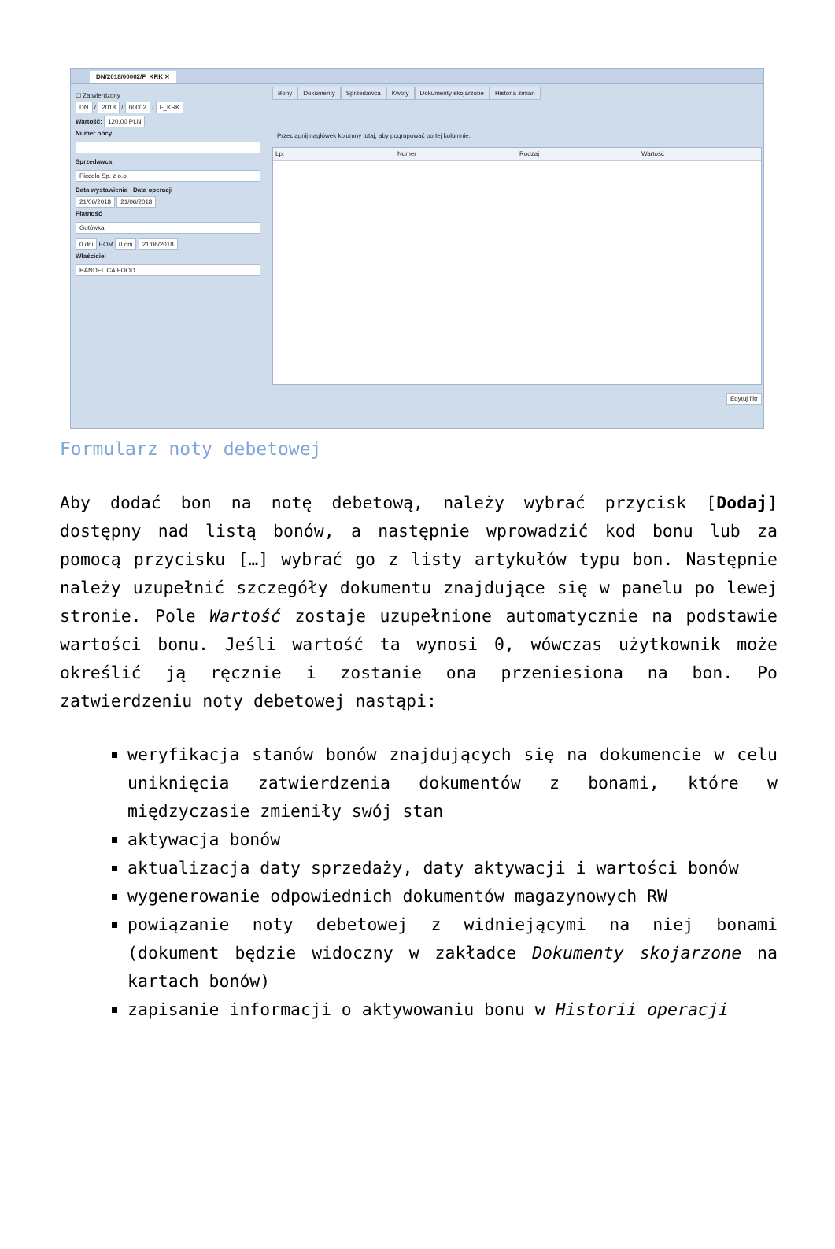DN/2018/00002/F_KRK ✕
☐ Zatwierdzony
DN / 2018 / 00002 / F_KRK
Wartość: 120,00 PLN
Numer obcy
Sprzedawca
Piccolo Sp. z o.o.
Data wystawienia Data operacji
21/06/2018 21/06/2018
Płatność
Gotówka
0 dni EOM 0 dni 21/06/2018
Właściciel
HANDEL CA.FOOD
Bony Dokumenty Sprzedawca Kwoty Dokumenty skojarzone Historia zmian
Przeciągnij nagłówek kolumny tutaj, aby pogrupować po tej kolumnie.
Lp. Numer Rodzaj Wartość
Edytuj filtr
Formularz noty debetowej
Aby dodać bon na notę debetową, należy wybrać przycisk [Dodaj] dostępny nad listą bonów, a następnie wprowadzić kod bonu lub za pomocą przycisku […] wybrać go z listy artykułów typu bon. Następnie należy uzupełnić szczegóły dokumentu znajdujące się w panelu po lewej stronie. Pole Wartość zostaje uzupełnione automatycznie na podstawie wartości bonu. Jeśli wartość ta wynosi 0, wówczas użytkownik może określić ją ręcznie i zostanie ona przeniesiona na bon. Po zatwierdzeniu noty debetowej nastąpi:
weryfikacja stanów bonów znajdujących się na dokumencie w celu uniknięcia zatwierdzenia dokumentów z bonami, które w międzyczasie zmieniły swój stan
aktywacja bonów
aktualizacja daty sprzedaży, daty aktywacji i wartości bonów
wygenerowanie odpowiednich dokumentów magazynowych RW
powiązanie noty debetowej z widniejącymi na niej bonami (dokument będzie widoczny w zakładce Dokumenty skojarzone na kartach bonów)
zapisanie informacji o aktywowaniu bonu w Historii operacji